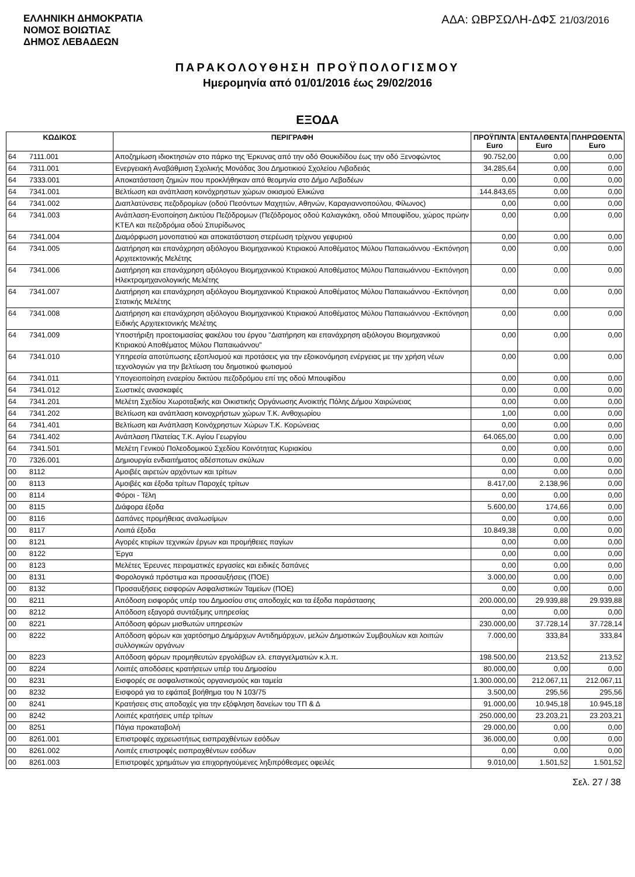ΕΛΛΗΝΙΚΗ ΔΗΜΟΚΡΑΤΙΑ
ΝΟΜΟΣ ΒΟΙΩΤΙΑΣ
ΔΗΜΟΣ ΛΕΒΑΔΕΩΝ
ΑΔΑ: ΩΒΡΣΩΛΗ-ΔΦΣ 21/03/2016
ΠΑΡΑΚΟΛΟΥΘΗΣΗ ΠΡΟΫΠΟΛΟΓΙΣΜΟΥ
Ημερομηνία από 01/01/2016 έως 29/02/2016
ΕΞΟΔΑ
| ΚΩΔΙΚΟΣ | | ΠΕΡΙΓΡΑΦΗ | ΠΡΟΫΠ/ΝΤΑ Euro | ΕΝΤΑΛΘΕΝΤΑ Euro | ΠΛΗΡΩΘΕΝΤΑ Euro |
| --- | --- | --- | --- | --- | --- |
| 64 | 7111.001 | Αποζημίωση ιδιοκτησιών στο πάρκο της Έρκυνας από την οδό Θουκιδίδου έως την οδό Ξενοφώντος | 90.752,00 | 0,00 | 0,00 |
| 64 | 7311.001 | Ενεργειακή Αναβάθμιση Σχολικής Μονάδας 3ου Δημοτικιού Σχολείου Λιβαδειάς | 34.285,64 | 0,00 | 0,00 |
| 64 | 7333.001 | Αποκατάσταση ζημιών που προκλήθηκαν από θεομηνία στο Δήμο Λεβαδέων | 0,00 | 0,00 | 0,00 |
| 64 | 7341.001 | Βελτίωση και ανάπλαση κοινόχρηστων χώρων οικισμού Ελικώνα | 144.843,65 | 0,00 | 0,00 |
| 64 | 7341.002 | Διαπλατύνσεις πεζοδρομίων (οδού Πεσόντων Μαχητών, Αθηνών, Καραγιαννοπούλου, Φίλωνος) | 0,00 | 0,00 | 0,00 |
| 64 | 7341.003 | Ανάπλαση-Ενοποίηση Δικτύου Πεζόδρομων (Πεζόδρομος οδού Καλιαγκάκη, οδού Μπουφίδου, χώρος πρώην ΚΤΕΛ και πεζοδρόμια οδού Σπυρίδωνος | 0,00 | 0,00 | 0,00 |
| 64 | 7341.004 | Διαμόρφωση μονοπατιού και αποκατάσταση στερέωση τρίχινου γεφυριού | 0,00 | 0,00 | 0,00 |
| 64 | 7341.005 | Διατήρηση και επανάχρηση αξιόλογου Βιομηχανικού Κτιριακού Αποθέματος Μύλου Παπαιωάννου -Εκπόνηση Αρχιτεκτονικής Μελέτης | 0,00 | 0,00 | 0,00 |
| 64 | 7341.006 | Διατήρηση και επανάχρηση αξιόλογου Βιομηχανικού Κτιριακού Αποθέματος Μύλου Παπαιωάννου -Εκπόνηση Ηλεκτρομηχανολογικής Μελέτης | 0,00 | 0,00 | 0,00 |
| 64 | 7341.007 | Διατήρηση και επανάχρηση αξιόλογου Βιομηχανικού Κτιριακού Αποθέματος Μύλου Παπαιωάννου -Εκπόνηση Στατικής Μελέτης | 0,00 | 0,00 | 0,00 |
| 64 | 7341.008 | Διατήρηση και επανάχρηση αξιόλογου Βιομηχανικού Κτιριακού Αποθέματος Μύλου Παπαιωάννου -Εκπόνηση Ειδικής Αρχιτεκτονικής Μελέτης | 0,00 | 0,00 | 0,00 |
| 64 | 7341.009 | Υποστήριξη προετοιμασίας φακέλου του έργου "Διατήρηση και επανάχρηση αξιόλογου Βιομηχανικού Κτιριακού Αποθέματος Μύλου Παπαιωάννου" | 0,00 | 0,00 | 0,00 |
| 64 | 7341.010 | Υπηρεσία αποτύπωσης εξοπλισμού και προτάσεις για την εξοικονόμηση ενέργειας με την χρήση νέων τεχνολογιών για την βελτίωση του δημοτικού φωτισμού | 0,00 | 0,00 | 0,00 |
| 64 | 7341.011 | Υπογειοποίηση εναερίου δικτύου πεζοδρόμου επί της οδού Μπουφίδου | 0,00 | 0,00 | 0,00 |
| 64 | 7341.012 | Σωστικές ανασκαφές | 0,00 | 0,00 | 0,00 |
| 64 | 7341.201 | Μελέτη Σχεδίου Χωροταξικής και Οικιστικής Οργάνωσης Ανοικτής Πόλης Δήμου Χαιρώνειας | 0,00 | 0,00 | 0,00 |
| 64 | 7341.202 | Βελτίωση και ανάπλαση κοινοχρήστων χώρων Τ.Κ. Ανθοχωρίου | 1,00 | 0,00 | 0,00 |
| 64 | 7341.401 | Βελτίωση και Ανάπλαση Κοινόχρηστων Χώρων Τ.Κ. Κορώνειας | 0,00 | 0,00 | 0,00 |
| 64 | 7341.402 | Ανάπλαση Πλατείας Τ.Κ. Αγίου Γεωργίου | 64.065,00 | 0,00 | 0,00 |
| 64 | 7341.501 | Μελέτη Γενικού Πολεοδομικού Σχεδίου Κοινότητας Κυριακίου | 0,00 | 0,00 | 0,00 |
| 70 | 7326.001 | Δημιουργία ενδιαιτήματος αδέσποτων σκύλων | 0,00 | 0,00 | 0,00 |
| 00 | 8112 | Αμοιβές αιρετών αρχόντων και τρίτων | 0,00 | 0,00 | 0,00 |
| 00 | 8113 | Αμοιβές και έξοδα τρίτων Παροχές τρίτων | 8.417,00 | 2.138,96 | 0,00 |
| 00 | 8114 | Φόροι - Τέλη | 0,00 | 0,00 | 0,00 |
| 00 | 8115 | Διάφορα έξοδα | 5.600,00 | 174,66 | 0,00 |
| 00 | 8116 | Δαπάνες προμήθειας αναλωσίμων | 0,00 | 0,00 | 0,00 |
| 00 | 8117 | Λοιπά έξοδα | 10.849,38 | 0,00 | 0,00 |
| 00 | 8121 | Αγορές κτιρίων τεχνικών έργων και προμήθειες παγίων | 0,00 | 0,00 | 0,00 |
| 00 | 8122 | Έργα | 0,00 | 0,00 | 0,00 |
| 00 | 8123 | Μελέτες Έρευνες πειραματικές εργασίες και ειδικές δαπάνες | 0,00 | 0,00 | 0,00 |
| 00 | 8131 | Φορολογικά πρόστιμα και προσαυξήσεις (ΠΟΕ) | 3.000,00 | 0,00 | 0,00 |
| 00 | 8132 | Προσαυξήσεις εισφορών Ασφαλιστικών Ταμείων (ΠΟΕ) | 0,00 | 0,00 | 0,00 |
| 00 | 8211 | Απόδοση εισφοράς υπέρ του Δημοσίου στις αποδοχές και τα έξοδα παράστασης | 200.000,00 | 29.939,88 | 29.939,88 |
| 00 | 8212 | Απόδοση εξαγορά συντάξιμης υπηρεσίας | 0,00 | 0,00 | 0,00 |
| 00 | 8221 | Απόδοση φόρων μισθωτών υπηρεσιών | 230.000,00 | 37.728,14 | 37.728,14 |
| 00 | 8222 | Απόδοση φόρων και χαρτόσημο Δημάρχων Αντιδημάρχων, μελών Δημοτικών Συμβουλίων και λοιπών συλλογικών οργάνων | 7.000,00 | 333,84 | 333,84 |
| 00 | 8223 | Απόδοση φόρων προμηθευτών εργολάβων ελ. επαγγελματιών κ.λ.π. | 198.500,00 | 213,52 | 213,52 |
| 00 | 8224 | Λοιπές αποδόσεις κρατήσεων υπέρ του Δημοσίου | 80.000,00 | 0,00 | 0,00 |
| 00 | 8231 | Εισφορές σε ασφαλιστικούς οργανισμούς και ταμεία | 1.300.000,00 | 212.067,11 | 212.067,11 |
| 00 | 8232 | Εισφορά για το εφάπαξ βοήθημα του Ν 103/75 | 3.500,00 | 295,56 | 295,56 |
| 00 | 8241 | Κρατήσεις στις αποδοχές για την εξόφληση δανείων του ΤΠ & Δ | 91.000,00 | 10.945,18 | 10.945,18 |
| 00 | 8242 | Λοιπές κρατήσεις υπέρ τρίτων | 250.000,00 | 23.203,21 | 23.203,21 |
| 00 | 8251 | Πάγια προκαταβολή | 29.000,00 | 0,00 | 0,00 |
| 00 | 8261.001 | Επιστροφές αχρεωστήτως εισπραχθέντων εσόδων | 36.000,00 | 0,00 | 0,00 |
| 00 | 8261.002 | Λοιπές επιστροφές εισπραχθέντων εσόδων | 0,00 | 0,00 | 0,00 |
| 00 | 8261.003 | Επιστροφές χρημάτων για επιχορηγούμενες ληξιπρόθεσμες οφειλές | 9.010,00 | 1.501,52 | 1.501,52 |
Σελ. 27 / 38